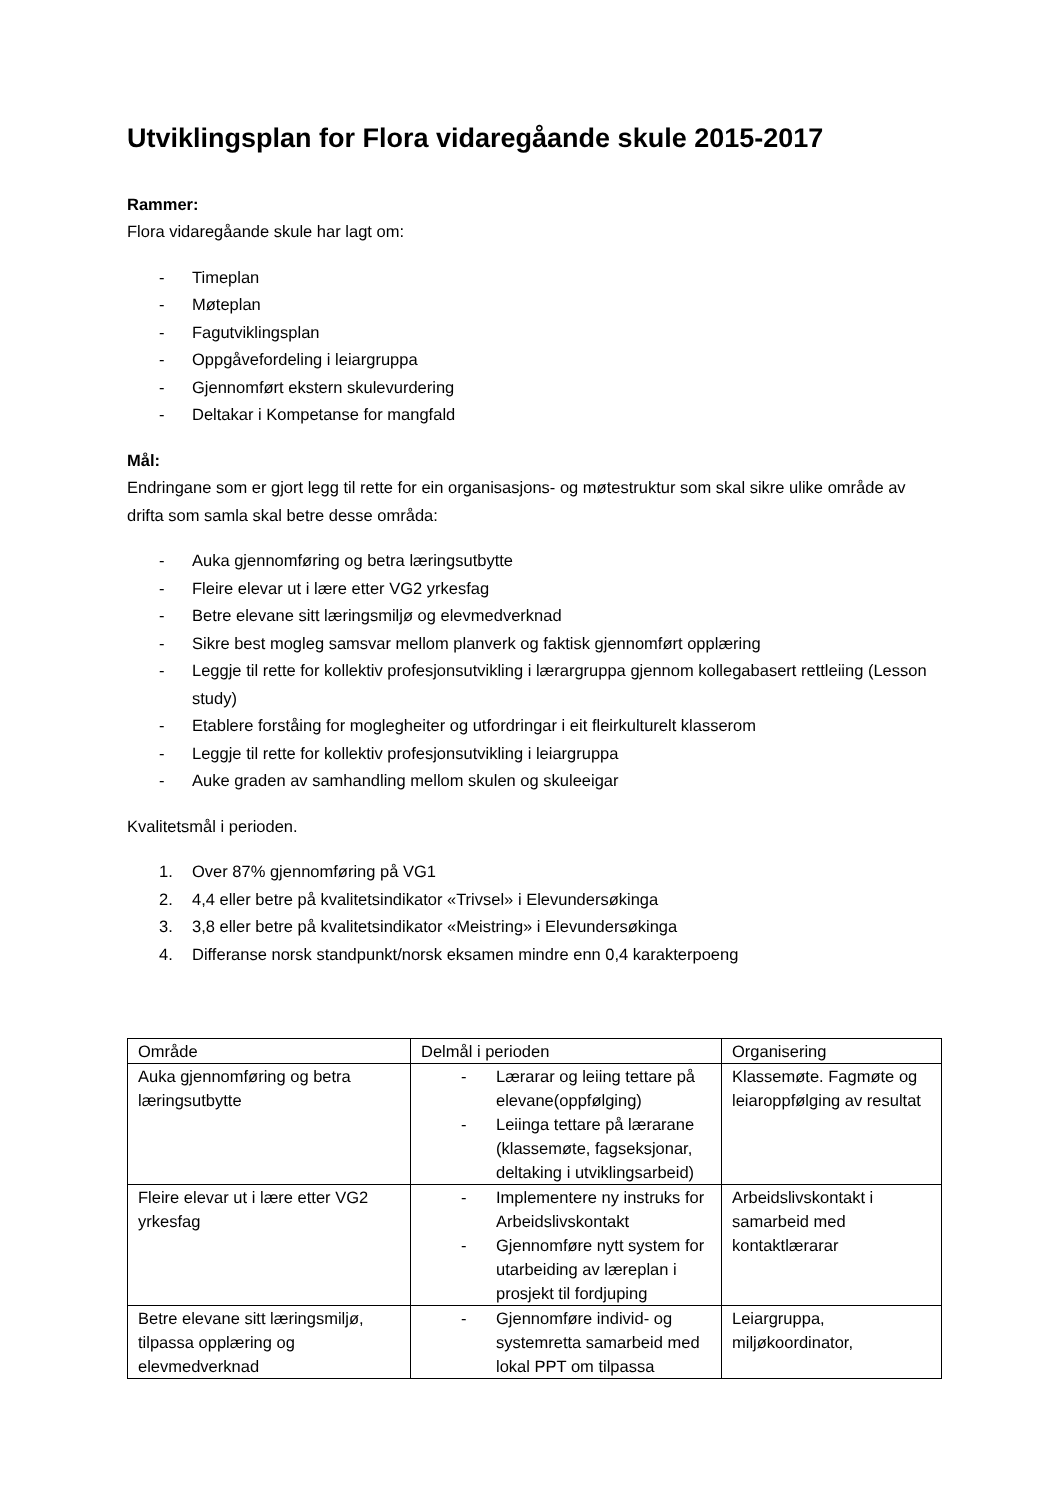Utviklingsplan for Flora vidaregåande skule 2015-2017
Rammer:
Flora vidaregåande skule har lagt om:
- Timeplan
- Møteplan
- Fagutviklingsplan
- Oppgåvefordeling i leiargruppa
- Gjennomført ekstern skulevurdering
- Deltakar i Kompetanse for mangfald
Mål:
Endringane som er gjort legg til rette for ein organisasjons- og møtestruktur som skal sikre ulike område av drifta som samla skal betre desse områda:
- Auka gjennomføring og betra læringsutbytte
- Fleire elevar ut i lære etter VG2 yrkesfag
- Betre elevane sitt læringsmiljø og elevmedverknad
- Sikre best mogleg samsvar mellom planverk og faktisk gjennomført opplæring
- Leggje til rette for kollektiv profesjonsutvikling i lærargruppa gjennom kollegabasert rettleiing (Lesson study)
- Etablere forståing for moglegheiter og utfordringar i eit fleirkulturelt klasserom
- Leggje til rette for kollektiv profesjonsutvikling i leiargruppa
- Auke graden av samhandling mellom skulen og skuleeigar
Kvalitetsmål i perioden.
1. Over 87% gjennomføring på VG1
2. 4,4 eller betre på kvalitetsindikator «Trivsel» i Elevundersøkinga
3. 3,8 eller betre på kvalitetsindikator «Meistring» i Elevundersøkinga
4. Differanse norsk standpunkt/norsk eksamen mindre enn 0,4 karakterpoeng
| Område | Delmål i perioden | Organisering |
| Auka gjennomføring og betra læringsutbytte | - Lærarar og leiing tettare på elevane(oppfølging) - Leiinga tettare på lærarane (klassemøte, fagseksjonar, deltaking i utviklingsarbeid) | Klassemøte. Fagmøte og leiaroppfølging av resultat |
| Fleire elevar ut i lære etter VG2 yrkesfag | - Implementere ny instruks for Arbeidslivskontakt - Gjennomføre nytt system for utarbeiding av læreplan i prosjekt til fordjuping | Arbeidslivskontakt i samarbeid med kontaktlærarar |
| Betre elevane sitt læringsmiljø, tilpassa opplæring og elevmedverknad | - Gjennomføre individ- og systemretta samarbeid med lokal PPT om tilpassa | Leiargruppa, miljøkoordinator, |